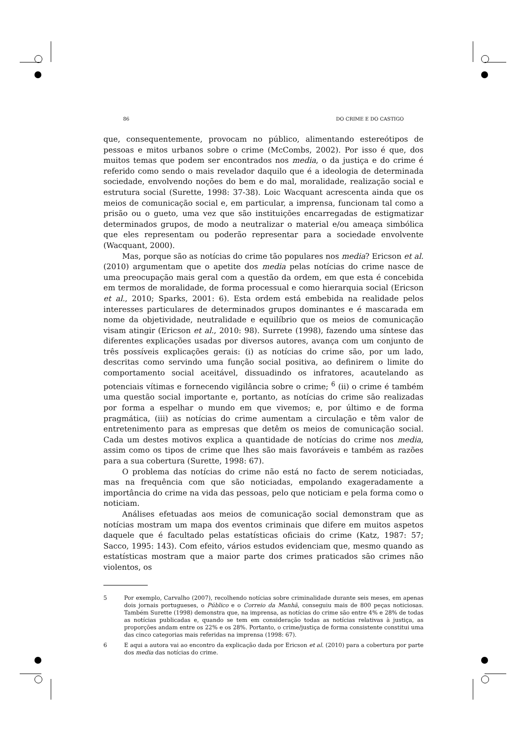86 DO CRIME E DO CASTIGO
que, consequentemente, provocam no público, alimentando estereótipos de pessoas e mitos urbanos sobre o crime (McCombs, 2002). Por isso é que, dos muitos temas que podem ser encontrados nos media, o da justiça e do crime é referido como sendo o mais revelador daquilo que é a ideologia de determinada sociedade, envolvendo noções do bem e do mal, moralidade, realização social e estrutura social (Surette, 1998: 37-38). Loic Wacquant acrescenta ainda que os meios de comunicação social e, em particular, a imprensa, funcionam tal como a prisão ou o gueto, uma vez que são instituições encarregadas de estigmatizar determinados grupos, de modo a neutralizar o material e/ou ameaça simbólica que eles representam ou poderão representar para a sociedade envolvente (Wacquant, 2000).
Mas, porque são as notícias do crime tão populares nos media? Ericson et al. (2010) argumentam que o apetite dos media pelas notícias do crime nasce de uma preocupação mais geral com a questão da ordem, em que esta é concebida em termos de moralidade, de forma processual e como hierarquia social (Ericson et al., 2010; Sparks, 2001: 6). Esta ordem está embebida na realidade pelos interesses particulares de determinados grupos dominantes e é mascarada em nome da objetividade, neutralidade e equilíbrio que os meios de comunicação visam atingir (Ericson et al., 2010: 98). Surrete (1998), fazendo uma síntese das diferentes explicações usadas por diversos autores, avança com um conjunto de três possíveis explicações gerais: (i) as notícias do crime são, por um lado, descritas como servindo uma função social positiva, ao definirem o limite do comportamento social aceitável, dissuadindo os infratores, acautelando as potenciais vítimas e fornecendo vigilância sobre o crime; <sup>6</sup> (ii) o crime é também uma questão social importante e, portanto, as notícias do crime são realizadas por forma a espelhar o mundo em que vivemos; e, por último e de forma pragmática, (iii) as notícias do crime aumentam a circulação e têm valor de entretenimento para as empresas que detêm os meios de comunicação social. Cada um destes motivos explica a quantidade de notícias do crime nos media, assim como os tipos de crime que lhes são mais favoráveis e também as razões para a sua cobertura (Surette, 1998: 67).
O problema das notícias do crime não está no facto de serem noticiadas, mas na frequência com que são noticiadas, empolando exageradamente a importância do crime na vida das pessoas, pelo que noticiam e pela forma como o noticiam.
Análises efetuadas aos meios de comunicação social demonstram que as notícias mostram um mapa dos eventos criminais que difere em muitos aspetos daquele que é facultado pelas estatísticas oficiais do crime (Katz, 1987: 57; Sacco, 1995: 143). Com efeito, vários estudos evidenciam que, mesmo quando as estatísticas mostram que a maior parte dos crimes praticados são crimes não violentos, os
5 Por exemplo, Carvalho (2007), recolhendo notícias sobre criminalidade durante seis meses, em apenas dois jornais portugueses, o Público e o Correio da Manhã, conseguiu mais de 800 peças noticiosas. Também Surette (1998) demonstra que, na imprensa, as notícias do crime são entre 4% e 28% de todas as notícias publicadas e, quando se tem em consideração todas as notícias relativas à justiça, as proporções andam entre os 22% e os 28%. Portanto, o crime/justiça de forma consistente constitui uma das cinco categorias mais referidas na imprensa (1998: 67).
6 E aqui a autora vai ao encontro da explicação dada por Ericson et al. (2010) para a cobertura por parte dos media das notícias do crime.